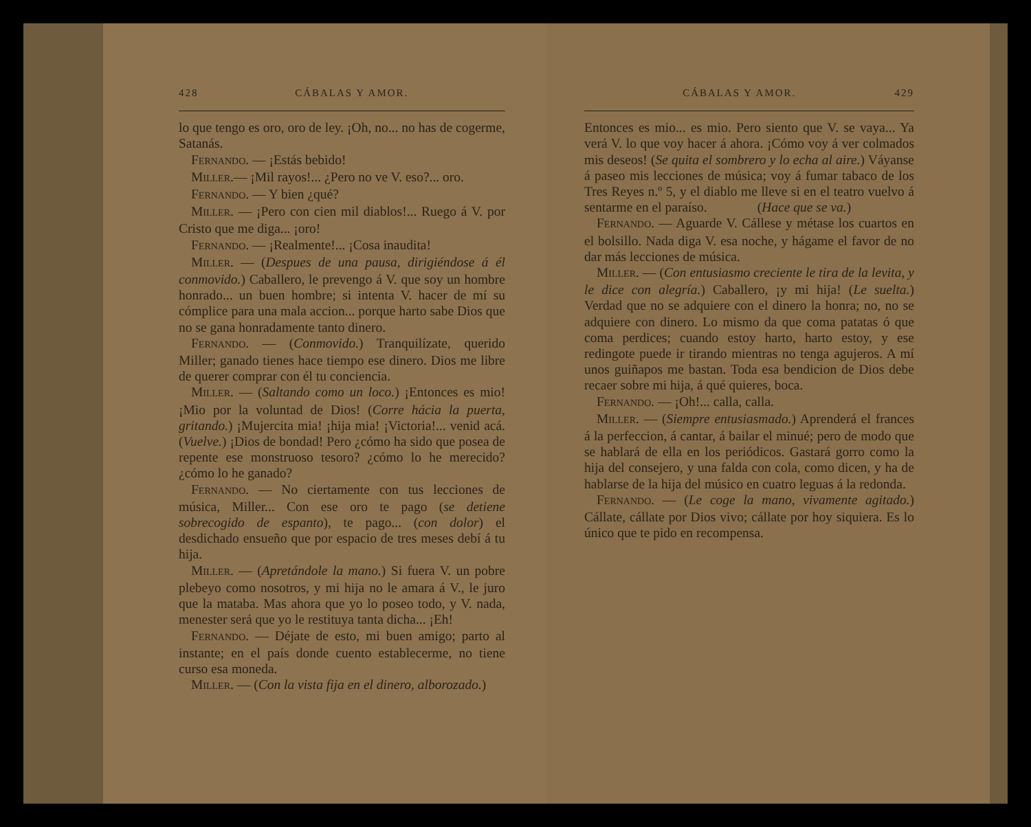428 CÁBALAS Y AMOR.
lo que tengo es oro, oro de ley. ¡Oh, no... no has de cogerme, Satanás.
FERNANDO. — ¡Estás bebido!
MILLER.— ¡Mil rayos!... ¿Pero no ve V. eso?... oro.
FERNANDO. — Y bien ¿qué?
MILLER. — ¡Pero con cien mil diablos!... Ruego á V. por Cristo que me diga... ¡oro!
FERNANDO. — ¡Realmente!... ¡Cosa inaudita!
MILLER. — (Despues de una pausa, dirigiéndose á él conmovido.) Caballero, le prevengo á V. que soy un hombre honrado... un buen hombre; si intenta V. hacer de mí su cómplice para una mala accion... porque harto sabe Dios que no se gana honradamente tanto dinero.
FERNANDO. — (Conmovido.) Tranquilízate, querido Miller; ganado tienes hace tiempo ese dinero. Dios me libre de querer comprar con él tu conciencia.
MILLER. — (Saltando como un loco.) ¡Entonces es mio! ¡Mio por la voluntad de Dios! (Corre hácia la puerta, gritando.) ¡Mujercita mia! ¡hija mia! ¡Victoria!... venid acá. (Vuelve.) ¡Dios de bondad! Pero ¿cómo ha sido que posea de repente ese monstruoso tesoro? ¿cómo lo he merecido? ¿cómo lo he ganado?
FERNANDO. — No ciertamente con tus lecciones de música, Miller... Con ese oro te pago (se detiene sobrecogido de espanto), te pago... (con dolor) el desdichado ensueño que por espacio de tres meses debí á tu hija.
MILLER. — (Apretándole la mano.) Si fuera V. un pobre plebeyo como nosotros, y mi hija no le amara á V., le juro que la mataba. Mas ahora que yo lo poseo todo, y V. nada, menester será que yo le restituya tanta dicha... ¡Eh!
FERNANDO. — Déjate de esto, mi buen amigo; parto al instante; en el país donde cuento establecerme, no tiene curso esa moneda.
MILLER. — (Con la vista fija en el dinero, alborozado.)
CÁBALAS Y AMOR. 429
Entonces es mio... es mio. Pero siento que V. se vaya... Ya verá V. lo que voy hacer á ahora. ¡Cómo voy á ver colmados mis deseos! (Se quita el sombrero y lo echa al aire.) Váyanse á paseo mis lecciones de música; voy á fumar tabaco de los Tres Reyes n.º 5, y el diablo me lleve si en el teatro vuelvo á sentarme en el paraíso. (Hace que se va.)
FERNANDO. — Aguarde V. Cállese y métase los cuartos en el bolsillo. Nada diga V. esa noche, y hágame el favor de no dar más lecciones de música.
MILLER. — (Con entusiasmo creciente le tira de la levita, y le dice con alegría.) Caballero, ¡y mi hija! (Le suelta.) Verdad que no se adquiere con el dinero la honra; no, no se adquiere con dinero. Lo mismo da que coma patatas ó que coma perdices; cuando estoy harto, harto estoy, y ese redingote puede ir tirando mientras no tenga agujeros. A mí unos guiñapos me bastan. Toda esa bendicion de Dios debe recaer sobre mi hija, á qué quieres, boca.
FERNANDO. — ¡Oh!... calla, calla.
MILLER. — (Siempre entusiasmado.) Aprenderá el frances á la perfeccion, á cantar, á bailar el minué; pero de modo que se hablará de ella en los periódicos. Gastará gorro como la hija del consejero, y una falda con cola, como dicen, y ha de hablarse de la hija del músico en cuatro leguas á la redonda.
FERNANDO. — (Le coge la mano, vivamente agitado.) Cállate, cállate por Dios vivo; cállate por hoy siquiera. Es lo único que te pido en recompensa.